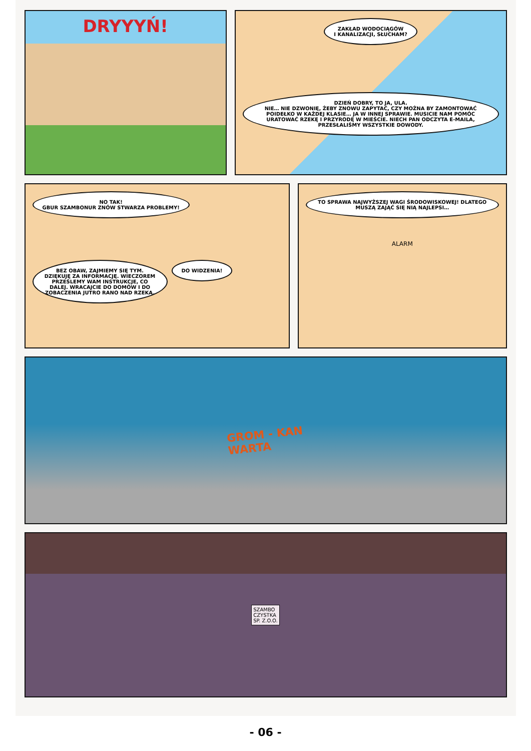DRYYYŃ!
ZAKŁAD WODOCIĄGÓW
I KANALIZACJI, SŁUCHAM?
DZIEŃ DOBRY, TO JA, ULA.
NIE… NIE DZWONIĘ, ŻEBY ZNOWU ZAPYTAĆ, CZY MOŻNA BY ZAMONTOWAĆ POIDEŁKO W KAŻDEJ KLASIE… JA W INNEJ SPRAWIE. MUSICIE NAM POMÓC URATOWAĆ RZEKĘ I PRZYRODĘ W MIEŚCIE. NIECH PAN ODCZYTA E-MAILA, PRZESŁALIŚMY WSZYSTKIE DOWODY.
NO TAK!
GBUR SZAMBONUR ZNÓW STWARZA PROBLEMY!
BEZ OBAW, ZAJMIEMY SIĘ TYM. DZIĘKUJĘ ZA INFORMACJĘ. WIECZOREM PRZEŚLEMY WAM INSTRUKCJE, CO DALEJ. WRACAJCIE DO DOMÓW I DO ZOBACZENIA JUTRO RANO NAD RZEKĄ.
DO WIDZENIA!
TO SPRAWA NAJWYŻSZEJ WAGI ŚRODOWISKOWEJ! DLATEGO MUSZĄ ZAJĄĆ SIĘ NIĄ NAJLEPSI…
ALARM
GROM - KAN
WARTA
SZAMBO
CZYSTKA
SP. Z.O.O.
- 06 -